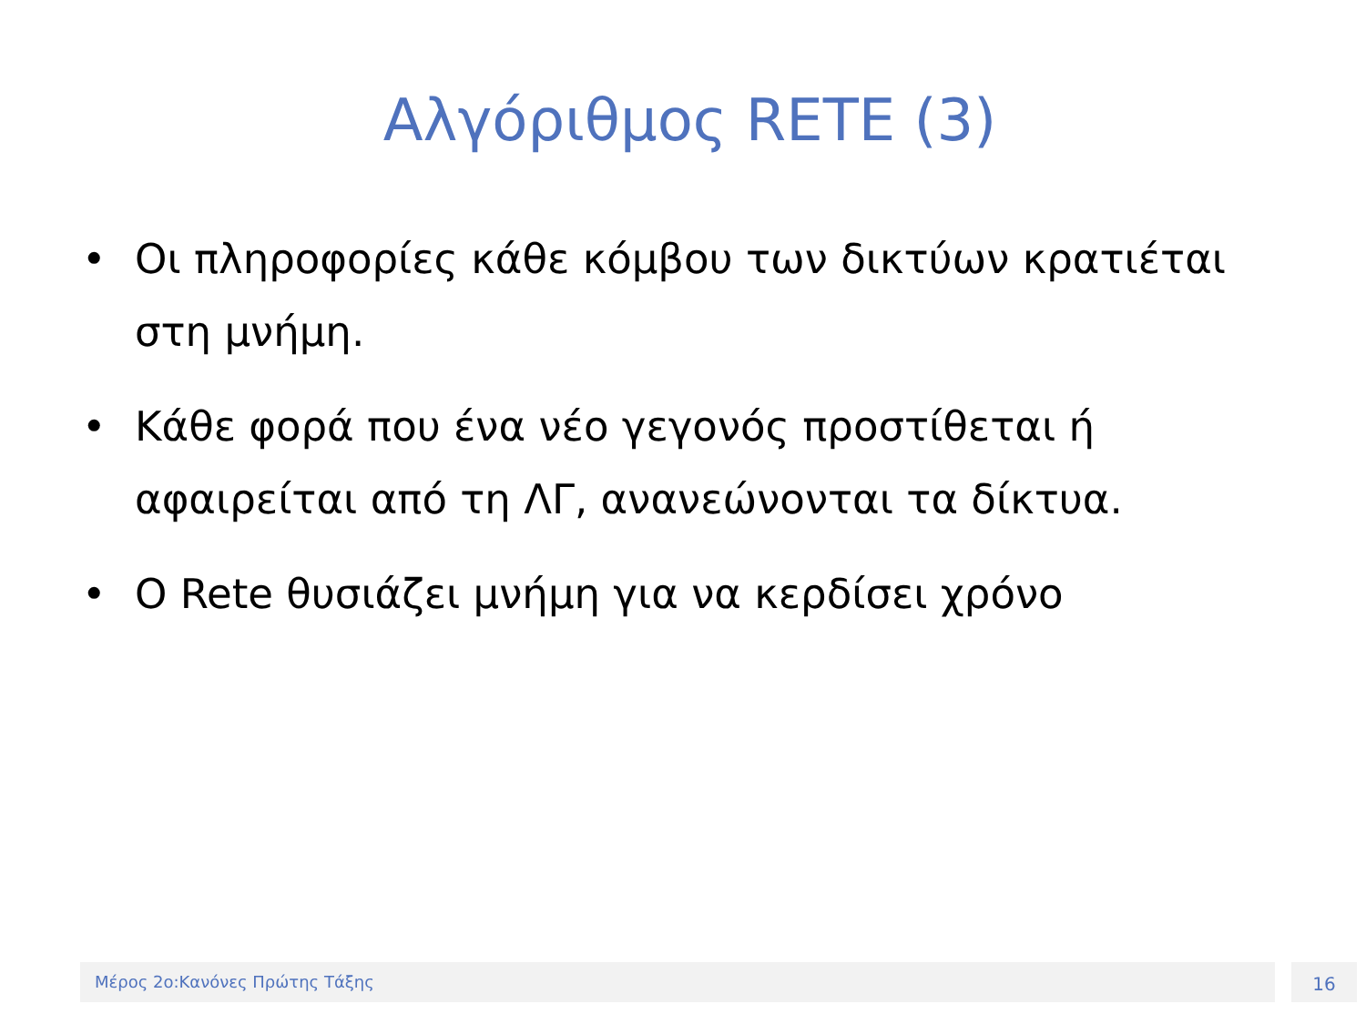Αλγόριθμος RETE (3)
• Οι πληροφορίες κάθε κόμβου των δικτύων κρατιέται στη μνήμη.
• Κάθε φορά που ένα νέο γεγονός προστίθεται ή αφαιρείται από τη ΛΓ, ανανεώνονται τα δίκτυα.
• Ο Rete θυσιάζει μνήμη για να κερδίσει χρόνο
Μέρος 2ο:Κανόνες Πρώτης Τάξης 16